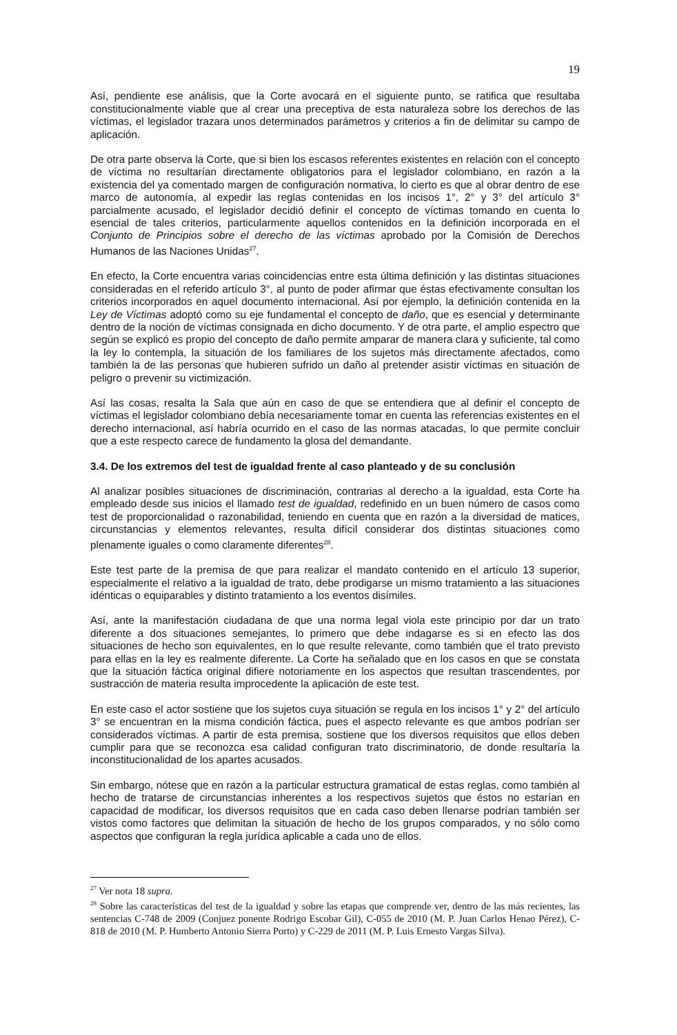19
Así, pendiente ese análisis, que la Corte avocará en el siguiente punto, se ratifica que resultaba constitucionalmente viable que al crear una preceptiva de esta naturaleza sobre los derechos de las víctimas, el legislador trazara unos determinados parámetros y criterios a fin de delimitar su campo de aplicación.
De otra parte observa la Corte, que si bien los escasos referentes existentes en relación con el concepto de víctima no resultarían directamente obligatorios para el legislador colombiano, en razón a la existencia del ya comentado margen de configuración normativa, lo cierto es que al obrar dentro de ese marco de autonomía, al expedir las reglas contenidas en los incisos 1°, 2° y 3° del artículo 3° parcialmente acusado, el legislador decidió definir el concepto de víctimas tomando en cuenta lo esencial de tales criterios, particularmente aquellos contenidos en la definición incorporada en el Conjunto de Principios sobre el derecho de las víctimas aprobado por la Comisión de Derechos Humanos de las Naciones Unidas<sup>27</sup>.
En efecto, la Corte encuentra varias coincidencias entre esta última definición y las distintas situaciones consideradas en el referido artículo 3°, al punto de poder afirmar que éstas efectivamente consultan los criterios incorporados en aquel documento internacional. Así por ejemplo, la definición contenida en la Ley de Víctimas adoptó como su eje fundamental el concepto de daño, que es esencial y determinante dentro de la noción de víctimas consignada en dicho documento. Y de otra parte, el amplio espectro que según se explicó es propio del concepto de daño permite amparar de manera clara y suficiente, tal como la ley lo contempla, la situación de los familiares de los sujetos más directamente afectados, como también la de las personas que hubieren sufrido un daño al pretender asistir víctimas en situación de peligro o prevenir su victimización.
Así las cosas, resalta la Sala que aún en caso de que se entendiera que al definir el concepto de víctimas el legislador colombiano debía necesariamente tomar en cuenta las referencias existentes en el derecho internacional, así habría ocurrido en el caso de las normas atacadas, lo que permite concluir que a este respecto carece de fundamento la glosa del demandante.
3.4. De los extremos del test de igualdad frente al caso planteado y de su conclusión
Al analizar posibles situaciones de discriminación, contrarias al derecho a la igualdad, esta Corte ha empleado desde sus inicios el llamado test de igualdad, redefinido en un buen número de casos como test de proporcionalidad o razonabilidad, teniendo en cuenta que en razón a la diversidad de matices, circunstancias y elementos relevantes, resulta difícil considerar dos distintas situaciones como plenamente iguales o como claramente diferentes<sup>28</sup>.
Este test parte de la premisa de que para realizar el mandato contenido en el artículo 13 superior, especialmente el relativo a la igualdad de trato, debe prodigarse un mismo tratamiento a las situaciones idénticas o equiparables y distinto tratamiento a los eventos disímiles.
Así, ante la manifestación ciudadana de que una norma legal viola este principio por dar un trato diferente a dos situaciones semejantes, lo primero que debe indagarse es si en efecto las dos situaciones de hecho son equivalentes, en lo que resulte relevante, como también que el trato previsto para ellas en la ley es realmente diferente. La Corte ha señalado que en los casos en que se constata que la situación fáctica original difiere notoriamente en los aspectos que resultan trascendentes, por sustracción de materia resulta improcedente la aplicación de este test.
En este caso el actor sostiene que los sujetos cuya situación se regula en los incisos 1° y 2° del artículo 3° se encuentran en la misma condición fáctica, pues el aspecto relevante es que ambos podrían ser considerados víctimas. A partir de esta premisa, sostiene que los diversos requisitos que ellos deben cumplir para que se reconozca esa calidad configuran trato discriminatorio, de donde resultaría la inconstitucionalidad de los apartes acusados.
Sin embargo, nótese que en razón a la particular estructura gramatical de estas reglas, como también al hecho de tratarse de circunstancias inherentes a los respectivos sujetos que éstos no estarían en capacidad de modificar, los diversos requisitos que en cada caso deben llenarse podrían también ser vistos como factores que delimitan la situación de hecho de los grupos comparados, y no sólo como aspectos que configuran la regla jurídica aplicable a cada uno de ellos.
<sup>27</sup> Ver nota 18 supra.
<sup>28</sup> Sobre las características del test de la igualdad y sobre las etapas que comprende ver, dentro de las más recientes, las sentencias C-748 de 2009 (Conjuez ponente Rodrigo Escobar Gil), C-055 de 2010 (M. P. Juan Carlos Henao Pérez), C-818 de 2010 (M. P. Humberto Antonio Sierra Porto) y C-229 de 2011 (M. P. Luis Ernesto Vargas Silva).